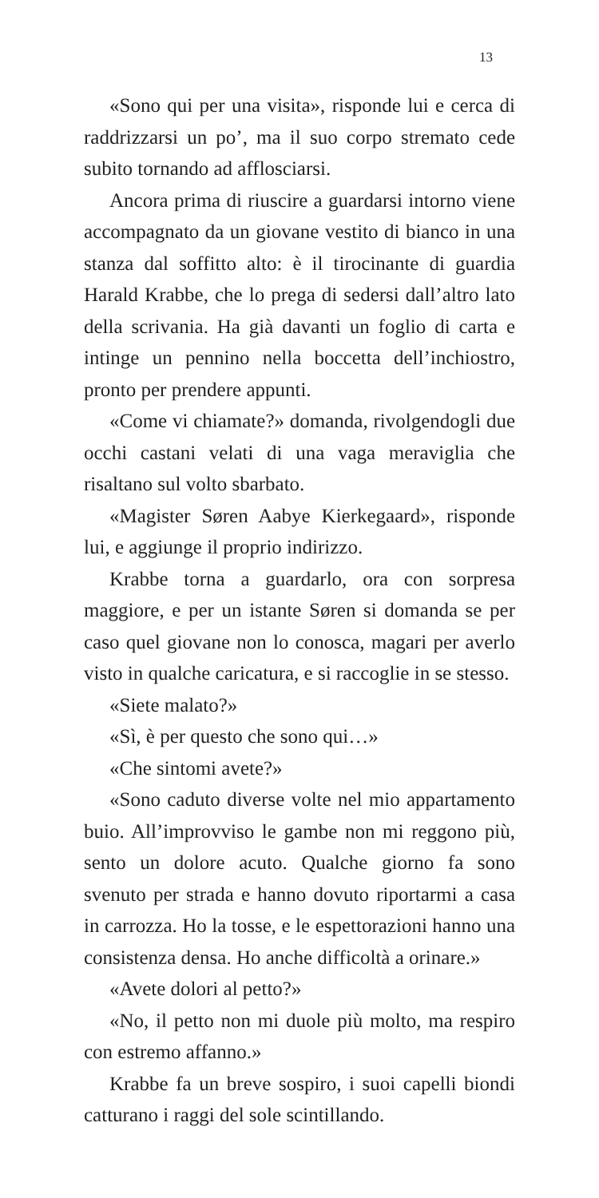13
«Sono qui per una visita», risponde lui e cerca di raddrizzarsi un po’, ma il suo corpo stremato cede subito tornando ad afflosciarsi.
Ancora prima di riuscire a guardarsi intorno viene accompagnato da un giovane vestito di bianco in una stanza dal soffitto alto: è il tirocinante di guardia Harald Krabbe, che lo prega di sedersi dall’altro lato della scrivania. Ha già davanti un foglio di carta e intinge un pennino nella boccetta dell’inchiostro, pronto per prendere appunti.
«Come vi chiamate?» domanda, rivolgendogli due occhi castani velati di una vaga meraviglia che risaltano sul volto sbarbato.
«Magister Søren Aabye Kierkegaard», risponde lui, e aggiunge il proprio indirizzo.
Krabbe torna a guardarlo, ora con sorpresa maggiore, e per un istante Søren si domanda se per caso quel giovane non lo conosca, magari per averlo visto in qualche caricatura, e si raccoglie in se stesso.
«Siete malato?»
«Sì, è per questo che sono qui…»
«Che sintomi avete?»
«Sono caduto diverse volte nel mio appartamento buio. All’improvviso le gambe non mi reggono più, sento un dolore acuto. Qualche giorno fa sono svenuto per strada e hanno dovuto riportarmi a casa in carrozza. Ho la tosse, e le espettorazioni hanno una consistenza densa. Ho anche difficoltà a orinare.»
«Avete dolori al petto?»
«No, il petto non mi duole più molto, ma respiro con estremo affanno.»
Krabbe fa un breve sospiro, i suoi capelli biondi catturano i raggi del sole scintillando.